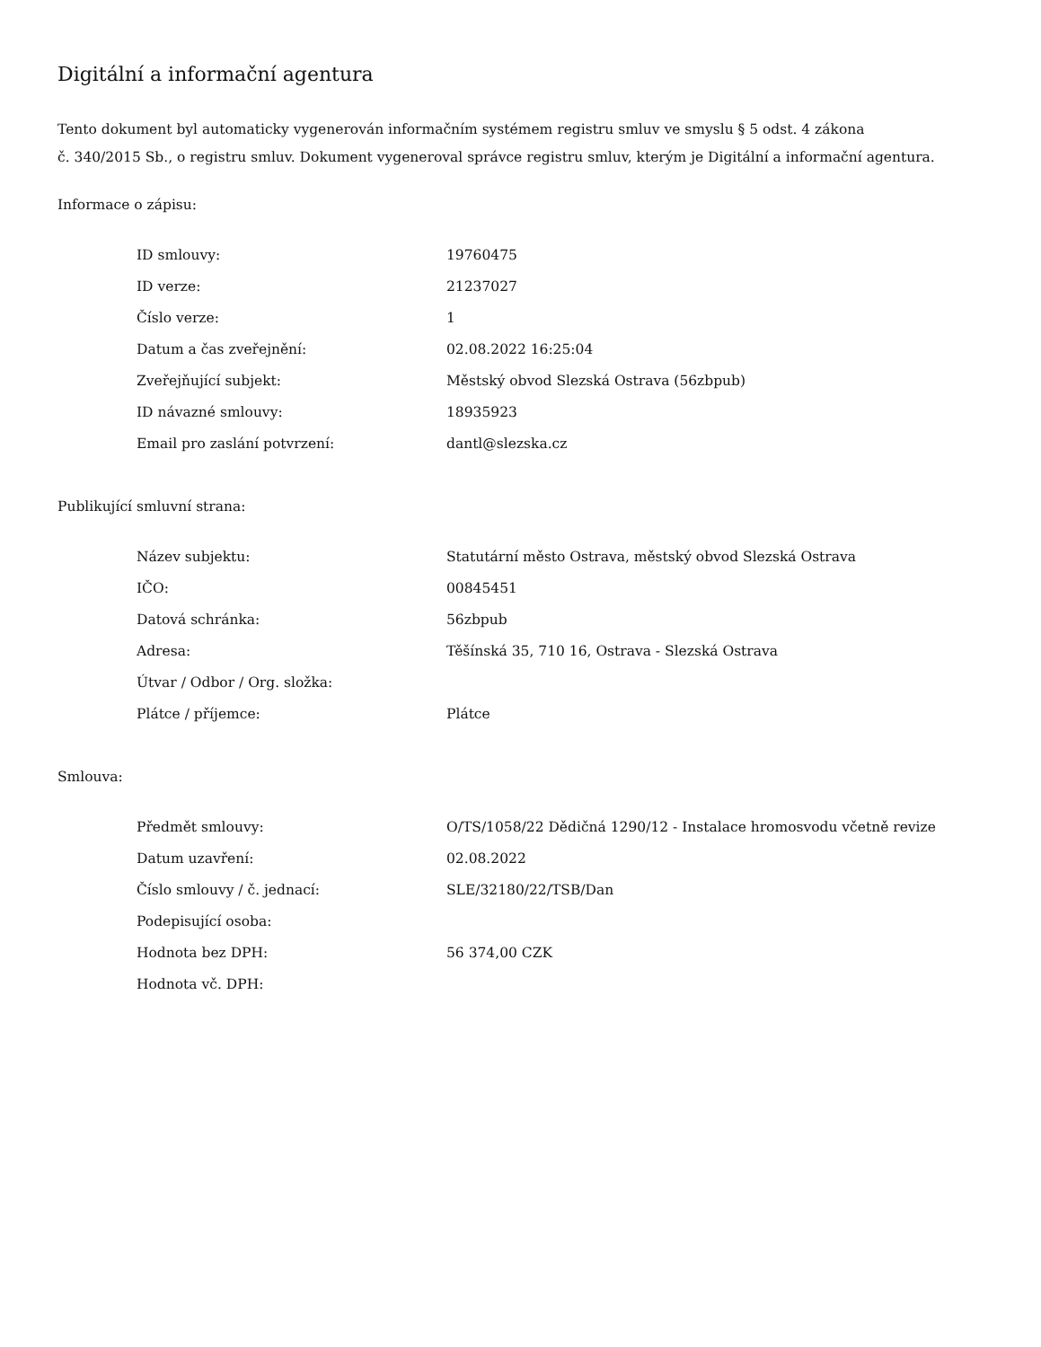Digitální a informační agentura
Tento dokument byl automaticky vygenerován informačním systémem registru smluv ve smyslu § 5 odst. 4 zákona
č. 340/2015 Sb., o registru smluv. Dokument vygeneroval správce registru smluv, kterým je Digitální a informační agentura.
Informace o zápisu:
| ID smlouvy: | 19760475 |
| ID verze: | 21237027 |
| Číslo verze: | 1 |
| Datum a čas zveřejnění: | 02.08.2022 16:25:04 |
| Zveřejňující subjekt: | Městský obvod Slezská Ostrava (56zbpub) |
| ID návazné smlouvy: | 18935923 |
| Email pro zaslání potvrzení: | dantl@slezska.cz |
Publikující smluvní strana:
| Název subjektu: | Statutární město Ostrava, městský obvod Slezská Ostrava |
| IČO: | 00845451 |
| Datová schránka: | 56zbpub |
| Adresa: | Těšínská 35, 710 16, Ostrava - Slezská Ostrava |
| Útvar / Odbor / Org. složka: | |
| Plátce / příjemce: | Plátce |
Smlouva:
| Předmět smlouvy: | O/TS/1058/22 Dědičná 1290/12 - Instalace hromosvodu včetně revize |
| Datum uzavření: | 02.08.2022 |
| Číslo smlouvy / č. jednací: | SLE/32180/22/TSB/Dan |
| Podepisující osoba: | |
| Hodnota bez DPH: | 56 374,00 CZK |
| Hodnota vč. DPH: | |